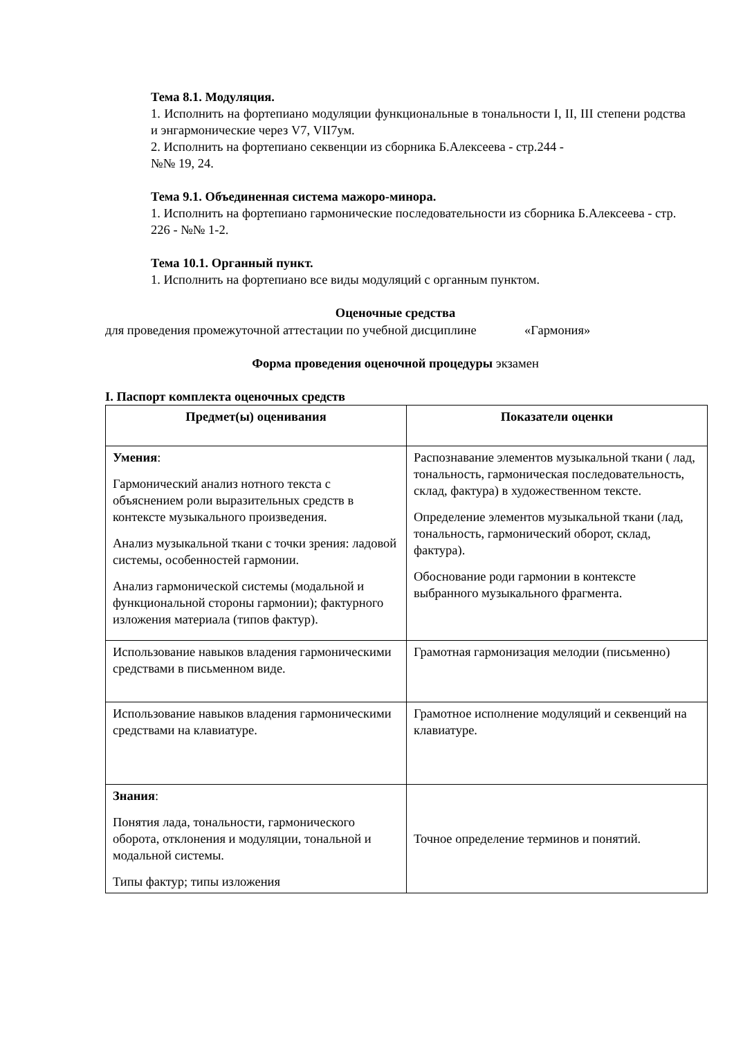Тема 8.1. Модуляция.
1. Исполнить на фортепиано модуляции функциональные в тональности I, II, III степени родства и энгармонические через V7, VII7ум.
2. Исполнить на фортепиано секвенции из сборника Б.Алексеева - стр.244 -
№№ 19, 24.
Тема 9.1. Объединенная система мажоро-минора.
1. Исполнить на фортепиано гармонические последовательности из сборника Б.Алексеева - стр. 226 - №№ 1-2.
Тема 10.1. Органный пункт.
1. Исполнить на фортепиано все виды модуляций с органным пунктом.
Оценочные средства
для проведения промежуточной аттестации по учебной дисциплине «Гармония»
Форма проведения оценочной процедуры экзамен
I. Паспорт комплекта оценочных средств
| Предмет(ы) оценивания | Показатели оценки |
| --- | --- |
| Умения : Гармонический анализ нотного текста с объяснением роли выразительных средств в контексте музыкального произведения. Анализ музыкальной ткани с точки зрения: ладовой системы, особенностей гармонии. Анализ гармонической системы (модальной и функциональной стороны гармонии); фактурного изложения материала (типов фактур). | Распознавание элементов музыкальной ткани ( лад, тональность, гармоническая последовательность, склад, фактура) в художественном тексте. Определение элементов музыкальной ткани (лад, тональность, гармонический оборот, склад, фактура). Обоснование роди гармонии в контексте выбранного музыкального фрагмента. |
| Использование навыков владения гармоническими средствами в письменном виде. | Грамотная гармонизация мелодии (письменно) |
| Использование навыков владения гармоническими средствами на клавиатуре. | Грамотное исполнение модуляций и секвенций на клавиатуре. |
| Знания : Понятия лада, тональности, гармонического оборота, отклонения и модуляции, тональной и модальной системы. Типы фактур; типы изложения | Точное определение терминов и понятий. |